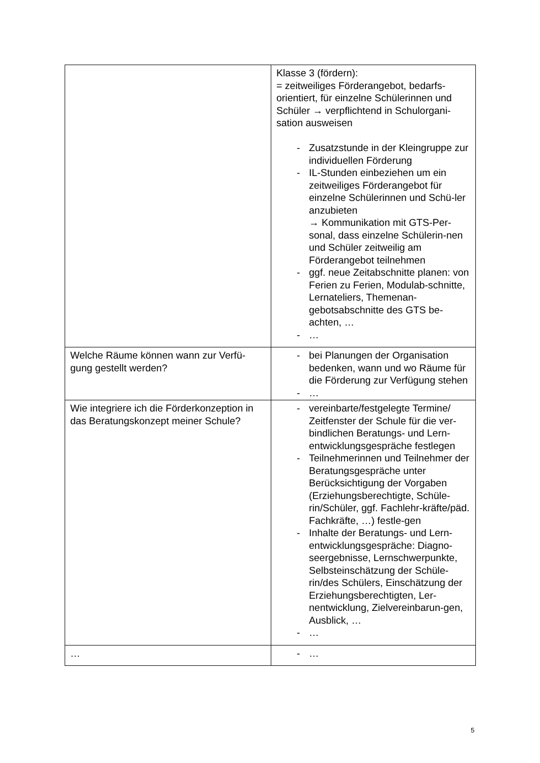| | Klasse 3 (fördern): = zeitweiliges Förderangebot, bedarfs-orientiert, für einzelne Schülerinnen und Schüler → verpflichtend in Schulorgani-sation ausweisen - Zusatzstunde in der Kleingruppe zur individuellen Förderung - IL-Stunden einbeziehen um ein zeitweiliges Förderangebot für einzelne Schülerinnen und Schü-ler anzubieten → Kommunikation mit GTS-Per-sonal, dass einzelne Schülerin-nen und Schüler zeitweilig am Förderangebot teilnehmen - ggf. neue Zeitabschnitte planen: von Ferien zu Ferien, Modulab-schnitte, Lernateliers, Themenan-gebotsabschnitte des GTS be-achten, … - … |
| Welche Räume können wann zur Verfü-gung gestellt werden? | - bei Planungen der Organisation bedenken, wann und wo Räume für die Förderung zur Verfügung stehen - … |
| Wie integriere ich die Förderkonzeption in das Beratungskonzept meiner Schule? | - vereinbarte/festgelegte Termine/ Zeitfenster der Schule für die ver-bindlichen Beratungs- und Lern-entwicklungsgespräche festlegen - Teilnehmerinnen und Teilnehmer der Beratungsgespräche unter Berücksichtigung der Vorgaben (Erziehungsberechtigte, Schüle-rin/Schüler, ggf. Fachlehr-kräfte/päd. Fachkräfte, …) festle-gen - Inhalte der Beratungs- und Lern-entwicklungsgespräche: Diagno-seergebnisse, Lernschwerpunkte, Selbsteinschätzung der Schüle-rin/des Schülers, Einschätzung der Erziehungsberechtigten, Ler-nentwicklung, Zielvereinbarun-gen, Ausblick, … - … |
| … | - … |
5